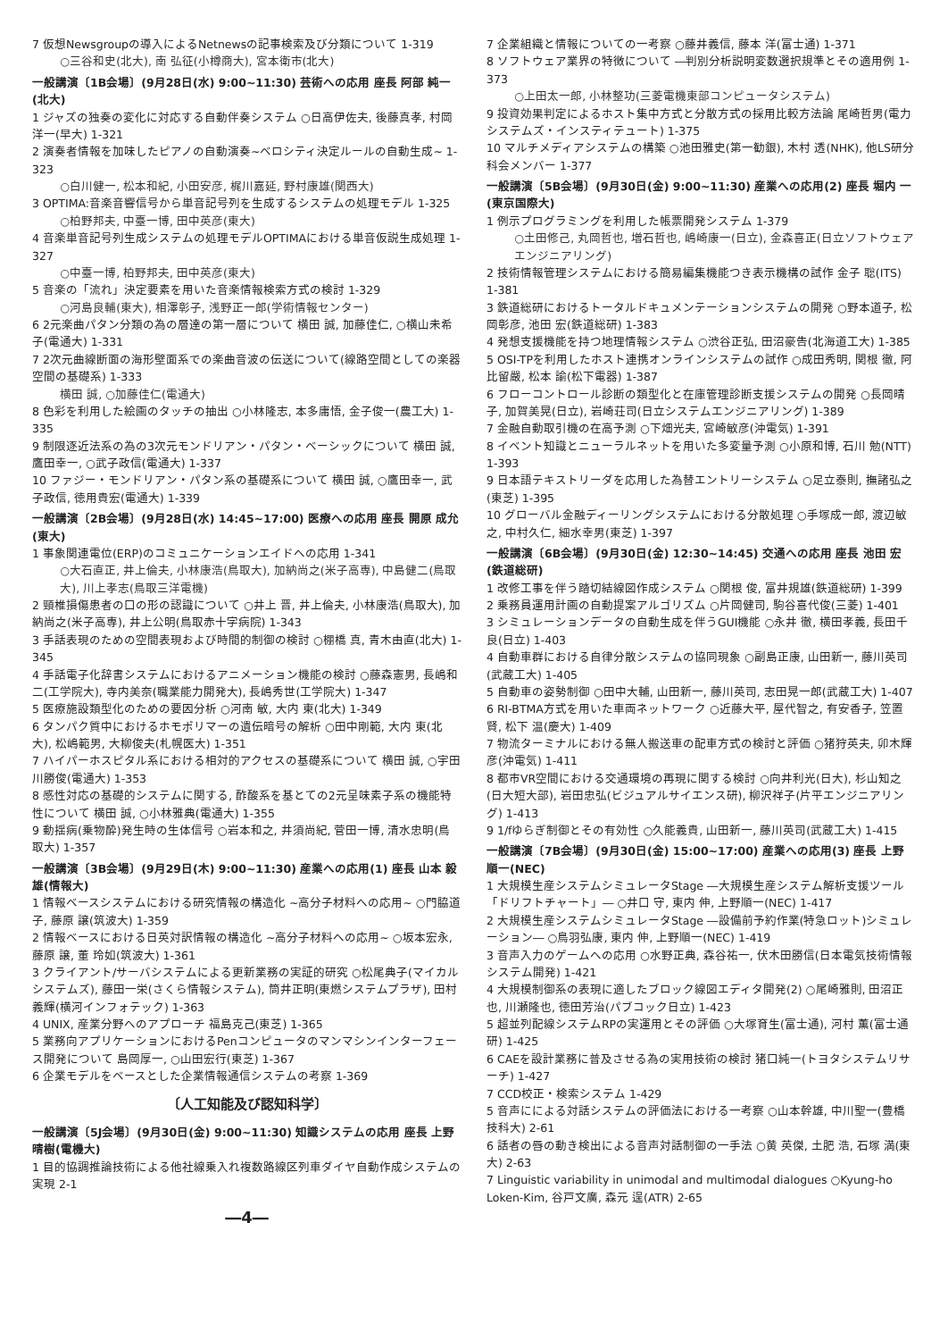7 仮想Newsgroupの導入によるNetnewsの記事検索及び分類について 1-319
○三谷和史(北大), 南 弘征(小樽商大), 宮本衛市(北大)
一般講演〔1B会場〕(9月28日(水) 9:00~11:30) 芸術への応用 座長 阿部 純一(北大)
1 ジャズの独奏の変化に対応する自動伴奏システム ○日高伊佐夫, 後藤真孝, 村岡洋一(早大) 1-321
2 演奏者情報を加味したピアノの自動演奏~ベロシティ決定ルールの自動生成~ 1-323
○白川健一, 松本和紀, 小田安彦, 梶川嘉延, 野村康雄(関西大)
3 OPTIMA:音楽音響信号から単音記号列を生成するシステムの処理モデル 1-325
○柏野邦夫, 中臺一博, 田中英彦(東大)
4 音楽単音記号列生成システムの処理モデルOPTIMAにおける単音仮説生成処理 1-327
○中臺一博, 柏野邦夫, 田中英彦(東大)
5 音楽の「流れ」決定要素を用いた音楽情報検索方式の検討 1-329
○河島良輔(東大), 相澤彰子, 浅野正一郎(学術情報センター)
6 2元楽曲パタン分類の為の層達の第一層について 横田 誠, 加藤佳仁, ○横山未希子(電通大) 1-331
7 2次元曲線断面の海形壁面系での楽曲音波の伝送について(線路空間としての楽器空間の基礎系) 1-333
横田 誠, ○加藤佳仁(電通大)
8 色彩を利用した絵画のタッチの抽出 ○小林隆志, 本多庸悟, 金子俊一(農工大) 1-335
9 制限逐近法系の為の3次元モンドリアン・パタン・ベーシックについて 横田 誠, 鷹田幸一, ○武子政信(電通大) 1-337
10 ファジー・モンドリアン・パタン系の基礎系について 横田 誠, ○鷹田幸一, 武子政信, 徳用貴宏(電通大) 1-339
一般講演〔2B会場〕(9月28日(水) 14:45~17:00) 医療への応用 座長 開原 成允(東大)
1 事象関連電位(ERP)のコミュニケーションエイドへの応用 1-341
○大石直正, 井上倫夫, 小林康浩(鳥取大), 加納尚之(米子高専), 中島健二(鳥取大), 川上孝志(鳥取三洋電機)
2 頸椎損傷患者の口の形の認識について ○井上 晋, 井上倫夫, 小林康浩(鳥取大), 加納尚之(米子高専), 井上公明(鳥取赤十字病院) 1-343
3 手話表現のための空間表現および時間的制御の検討 ○棚橋 真, 青木由直(北大) 1-345
4 手話電子化辞書システムにおけるアニメーション機能の検討 ○藤森憲男, 長嶋和二(工学院大), 寺内美奈(職業能力開発大), 長嶋秀世(工学院大) 1-347
5 医療施設類型化のための要因分析 ○河南 敏, 大内 東(北大) 1-349
6 タンパク質中におけるホモポリマーの遺伝暗号の解析 ○田中剛範, 大内 東(北大), 松嶋範男, 大柳俊夫(札幌医大) 1-351
7 ハイパーホスピタル系における相対的アクセスの基礎系について 横田 誠, ○宇田川勝俊(電通大) 1-353
8 感性対応の基礎的システムに関する, 酢酸系を基とての2元呈味素子系の機能特性について 横田 誠, ○小林雅典(電通大) 1-355
9 動揺病(乗物酔)発生時の生体信号 ○岩本和之, 井須尚紀, 菅田一博, 清水忠明(鳥取大) 1-357
一般講演〔3B会場〕(9月29日(木) 9:00~11:30) 産業への応用(1) 座長 山本 毅雄(情報大)
1 情報ベースシステムにおける研究情報の構造化 ~高分子材料への応用~ ○門脇道子, 藤原 譲(筑波大) 1-359
2 情報ベースにおける日英対訳情報の構造化 ~高分子材料への応用~ ○坂本宏永, 藤原 譲, 董 玲如(筑波大) 1-361
3 クライアント/サーバシステムによる更新業務の実証的研究 ○松尾典子(マイカルシステムズ), 藤田一栄(さくら情報システム), 筒井正明(東燃システムプラザ), 田村義輝(横河インフォテック) 1-363
4 UNIX, 産業分野へのアプローチ 福島克己(東芝) 1-365
5 業務向アプリケーションにおけるPenコンピュータのマンマシンインターフェース開発について 島岡厚一, ○山田宏行(東芝) 1-367
6 企業モデルをベースとした企業情報通信システムの考察 1-369
〔人工知能及び認知科学〕
一般講演〔5J会場〕(9月30日(金) 9:00~11:30) 知識システムの応用 座長 上野 晴樹(電機大)
1 目的協調推論技術による他社線乗入れ複数路線区列車ダイヤ自動作成システムの実現 2-1
―4―
7 企業組織と情報についての一考察 ○藤井義信, 藤本 洋(富士通) 1-371
8 ソフトウェア業界の特徴について ―判別分析説明変数選択規準とその適用例 1-373
○上田太一郎, 小林整功(三菱電機東部コンピュータシステム)
9 投資効果判定によるホスト集中方式と分散方式の採用比較方法論 尾崎哲男(電力システムズ・インスティテュート) 1-375
10 マルチメディアシステムの構築 ○池田雅史(第一勧銀), 木村 透(NHK), 他LS研分科会メンバー 1-377
一般講演〔5B会場〕(9月30日(金) 9:00~11:30) 産業への応用(2) 座長 堀内 一(東京国際大)
1 例示プログラミングを利用した帳票開発システム 1-379
○土田修己, 丸岡哲也, 増石哲也, 嶋崎康一(日立), 金森喜正(日立ソフトウェアエンジニアリング)
2 技術情報管理システムにおける簡易編集機能つき表示機構の試作 金子 聡(ITS) 1-381
3 鉄道総研におけるトータルドキュメンテーションシステムの開発 ○野本道子, 松岡彰彦, 池田 宏(鉄道総研) 1-383
4 発想支援機能を持つ地理情報システム ○渋谷正弘, 田沼豪告(北海道工大) 1-385
5 OSI-TPを利用したホスト連携オンラインシステムの試作 ○成田秀明, 関根 徹, 阿比留嚴, 松本 諭(松下電器) 1-387
6 フローコントロール診断の類型化と在庫管理診断支援システムの開発 ○長岡晴子, 加賀美晃(日立), 岩崎荘司(日立システムエンジニアリング) 1-389
7 金融自動取引機の在高予測 ○下畑光夫, 宮崎敏彦(沖電気) 1-391
8 イベント知識とニューラルネットを用いた多変量予測 ○小原和博, 石川 勉(NTT) 1-393
9 日本語テキストリーダを応用した為替エントリーシステム ○足立泰則, 撫諸弘之(東芝) 1-395
10 グローバル金融ディーリングシステムにおける分散処理 ○手塚成一郎, 渡辺敏之, 中村久仁, 細水幸男(東芝) 1-397
一般講演〔6B会場〕(9月30日(金) 12:30~14:45) 交通への応用 座長 池田 宏(鉄道総研)
1 改修工事を伴う踏切結線図作成システム ○関根 俊, 富井規雄(鉄道総研) 1-399
2 乗務員運用計画の自動提案アルゴリズム ○片岡健司, 駒谷喜代俊(三菱) 1-401
3 シミュレーションデータの自動生成を伴うGUI機能 ○永井 徹, 横田孝義, 長田千良(日立) 1-403
4 自動車群における自律分散システムの協同現象 ○副島正康, 山田新一, 藤川英司(武蔵工大) 1-405
5 自動車の姿勢制御 ○田中大輔, 山田新一, 藤川英司, 志田晃一郎(武蔵工大) 1-407
6 RI-BTMA方式を用いた車両ネットワーク ○近藤大平, 屋代智之, 有安香子, 笠置 賢, 松下 温(慶大) 1-409
7 物流ターミナルにおける無人搬送車の配車方式の検討と評価 ○猪狩英夫, 卯木輝彦(沖電気) 1-411
8 都市VR空間における交通環境の再現に関する検討 ○向井利光(日大), 杉山知之(日大短大部), 岩田忠弘(ビジュアルサイエンス研), 柳沢祥子(片平エンジニアリング) 1-413
9 1/fゆらぎ制御とその有効性 ○久能義貴, 山田新一, 藤川英司(武蔵工大) 1-415
一般講演〔7B会場〕(9月30日(金) 15:00~17:00) 産業への応用(3) 座長 上野 順一(NEC)
1 大規模生産システムシミュレータStage ―大規模生産システム解析支援ツール「ドリフトチャート」― ○井口 守, 東内 伸, 上野順一(NEC) 1-417
2 大規模生産システムシミュレータStage ―設備前予約作業(特急ロット)シミュレーション― ○鳥羽弘康, 東内 伸, 上野順一(NEC) 1-419
3 音声入力のゲームへの応用 ○水野正典, 森谷祐一, 伏木田勝信(日本電気技術情報システム開発) 1-421
4 大規模制御系の表現に適したブロック線図エディタ開発(2) ○尾崎雅則, 田沼正也, 川瀬隆也, 徳田芳治(パブコック日立) 1-423
5 超並列配線システムRPの実運用とその評価 ○大塚育生(富士通), 河村 薫(富士通研) 1-425
6 CAEを設計業務に普及させる為の実用技術の検討 猪口純一(トヨタシステムリサーチ) 1-427
7 CCD校正・検索システム 1-429
5 音声にによる対話システムの評価法における一考察 ○山本幹雄, 中川聖一(豊橋技科大) 2-61
6 話者の唇の動き検出による音声対話制御の一手法 ○黄 英傑, 土肥 浩, 石塚 満(東大) 2-63
7 Linguistic variability in unimodal and multimodal dialogues ○Kyung-ho Loken-Kim, 谷戸文廣, 森元 逞(ATR) 2-65